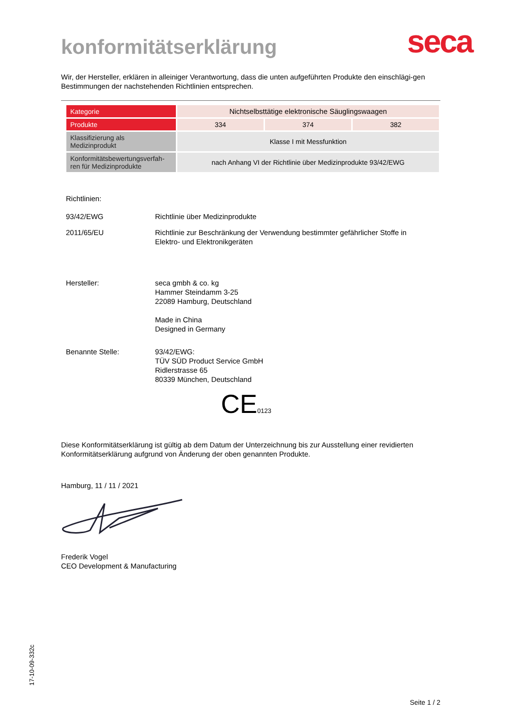konformitätserklärung
seca
Wir, der Hersteller, erklären in alleiniger Verantwortung, dass die unten aufgeführten Produkte den einschlägi-gen Bestimmungen der nachstehenden Richtlinien entsprechen.
| Kategorie | Nichtselbsttätige elektronische Säuglingswaagen | | |
| Produkte | 334 | 374 | 382 |
| Klassifizierung als Medizinprodukt | Klasse I mit Messfunktion | | |
| Konformitätsbewertungsverfah-ren für Medizinprodukte | nach Anhang VI der Richtlinie über Medizinprodukte 93/42/EWG | | |
Richtlinien:
93/42/EWG Richtlinie über Medizinprodukte
2011/65/EU Richtlinie zur Beschränkung der Verwendung bestimmter gefährlicher Stoffe in
Elektro- und Elektronikgeräten
Hersteller: seca gmbh & co. kg
Hammer Steindamm 3-25
22089 Hamburg, Deutschland
Made in China
Designed in Germany
Benannte Stelle: 93/42/EWG:
TÜV SÜD Product Service GmbH
Ridlerstrasse 65
80339 München, Deutschland
CE0123
Diese Konformitätserklärung ist gültig ab dem Datum der Unterzeichnung bis zur Ausstellung einer revidierten Konformitätserklärung aufgrund von Änderung der oben genannten Produkte.
Hamburg, 11 / 11 / 2021
Frederik Vogel
CEO Development & Manufacturing
17-10-09-332c
Seite 1 / 2